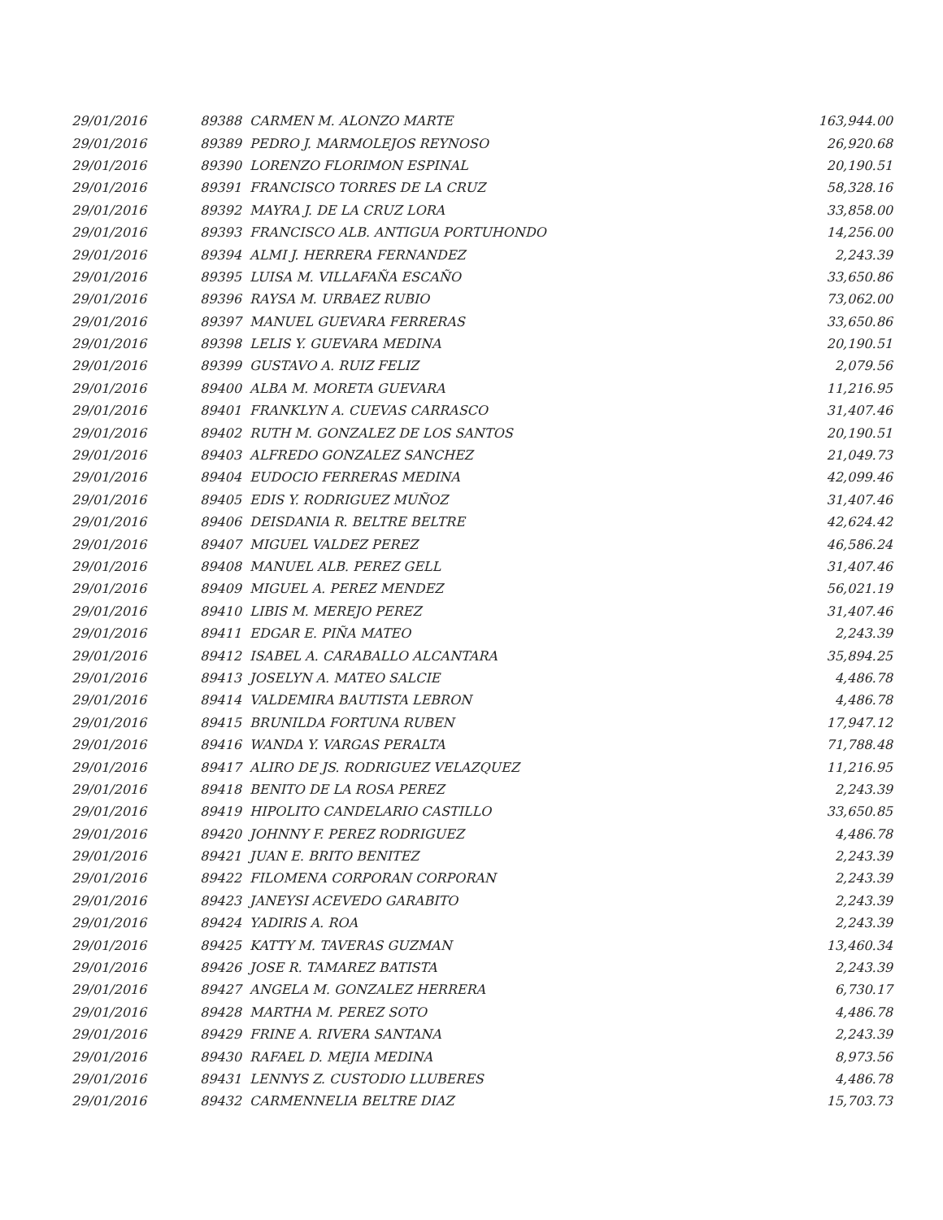| 29/01/2016 | 89388 CARMEN M. ALONZO MARTE | 163,944.00 |
| 29/01/2016 | 89389 PEDRO J. MARMOLEJOS REYNOSO | 26,920.68 |
| 29/01/2016 | 89390 LORENZO FLORIMON ESPINAL | 20,190.51 |
| 29/01/2016 | 89391 FRANCISCO TORRES DE LA CRUZ | 58,328.16 |
| 29/01/2016 | 89392 MAYRA J. DE LA CRUZ LORA | 33,858.00 |
| 29/01/2016 | 89393 FRANCISCO ALB. ANTIGUA PORTUHONDO | 14,256.00 |
| 29/01/2016 | 89394 ALMI J. HERRERA FERNANDEZ | 2,243.39 |
| 29/01/2016 | 89395 LUISA M. VILLAFAÑA ESCAÑO | 33,650.86 |
| 29/01/2016 | 89396 RAYSA M. URBAEZ RUBIO | 73,062.00 |
| 29/01/2016 | 89397 MANUEL GUEVARA FERRERAS | 33,650.86 |
| 29/01/2016 | 89398 LELIS Y. GUEVARA MEDINA | 20,190.51 |
| 29/01/2016 | 89399 GUSTAVO A. RUIZ FELIZ | 2,079.56 |
| 29/01/2016 | 89400 ALBA M. MORETA GUEVARA | 11,216.95 |
| 29/01/2016 | 89401 FRANKLYN A. CUEVAS CARRASCO | 31,407.46 |
| 29/01/2016 | 89402 RUTH M. GONZALEZ DE LOS SANTOS | 20,190.51 |
| 29/01/2016 | 89403 ALFREDO GONZALEZ SANCHEZ | 21,049.73 |
| 29/01/2016 | 89404 EUDOCIO FERRERAS MEDINA | 42,099.46 |
| 29/01/2016 | 89405 EDIS Y. RODRIGUEZ MUÑOZ | 31,407.46 |
| 29/01/2016 | 89406 DEISDANIA R. BELTRE BELTRE | 42,624.42 |
| 29/01/2016 | 89407 MIGUEL VALDEZ PEREZ | 46,586.24 |
| 29/01/2016 | 89408 MANUEL ALB. PEREZ GELL | 31,407.46 |
| 29/01/2016 | 89409 MIGUEL A. PEREZ MENDEZ | 56,021.19 |
| 29/01/2016 | 89410 LIBIS M. MEREJO PEREZ | 31,407.46 |
| 29/01/2016 | 89411 EDGAR E. PIÑA MATEO | 2,243.39 |
| 29/01/2016 | 89412 ISABEL A. CARABALLO ALCANTARA | 35,894.25 |
| 29/01/2016 | 89413 JOSELYN A. MATEO SALCIE | 4,486.78 |
| 29/01/2016 | 89414 VALDEMIRA BAUTISTA LEBRON | 4,486.78 |
| 29/01/2016 | 89415 BRUNILDA FORTUNA RUBEN | 17,947.12 |
| 29/01/2016 | 89416 WANDA Y. VARGAS PERALTA | 71,788.48 |
| 29/01/2016 | 89417 ALIRO DE JS. RODRIGUEZ VELAZQUEZ | 11,216.95 |
| 29/01/2016 | 89418 BENITO DE LA ROSA PEREZ | 2,243.39 |
| 29/01/2016 | 89419 HIPOLITO CANDELARIO CASTILLO | 33,650.85 |
| 29/01/2016 | 89420 JOHNNY F. PEREZ RODRIGUEZ | 4,486.78 |
| 29/01/2016 | 89421 JUAN E. BRITO BENITEZ | 2,243.39 |
| 29/01/2016 | 89422 FILOMENA CORPORAN CORPORAN | 2,243.39 |
| 29/01/2016 | 89423 JANEYSI ACEVEDO GARABITO | 2,243.39 |
| 29/01/2016 | 89424 YADIRIS A. ROA | 2,243.39 |
| 29/01/2016 | 89425 KATTY M. TAVERAS GUZMAN | 13,460.34 |
| 29/01/2016 | 89426 JOSE R. TAMAREZ BATISTA | 2,243.39 |
| 29/01/2016 | 89427 ANGELA M. GONZALEZ HERRERA | 6,730.17 |
| 29/01/2016 | 89428 MARTHA M. PEREZ SOTO | 4,486.78 |
| 29/01/2016 | 89429 FRINE A. RIVERA SANTANA | 2,243.39 |
| 29/01/2016 | 89430 RAFAEL D. MEJIA MEDINA | 8,973.56 |
| 29/01/2016 | 89431 LENNYS Z. CUSTODIO LLUBERES | 4,486.78 |
| 29/01/2016 | 89432 CARMENNELIA BELTRE DIAZ | 15,703.73 |